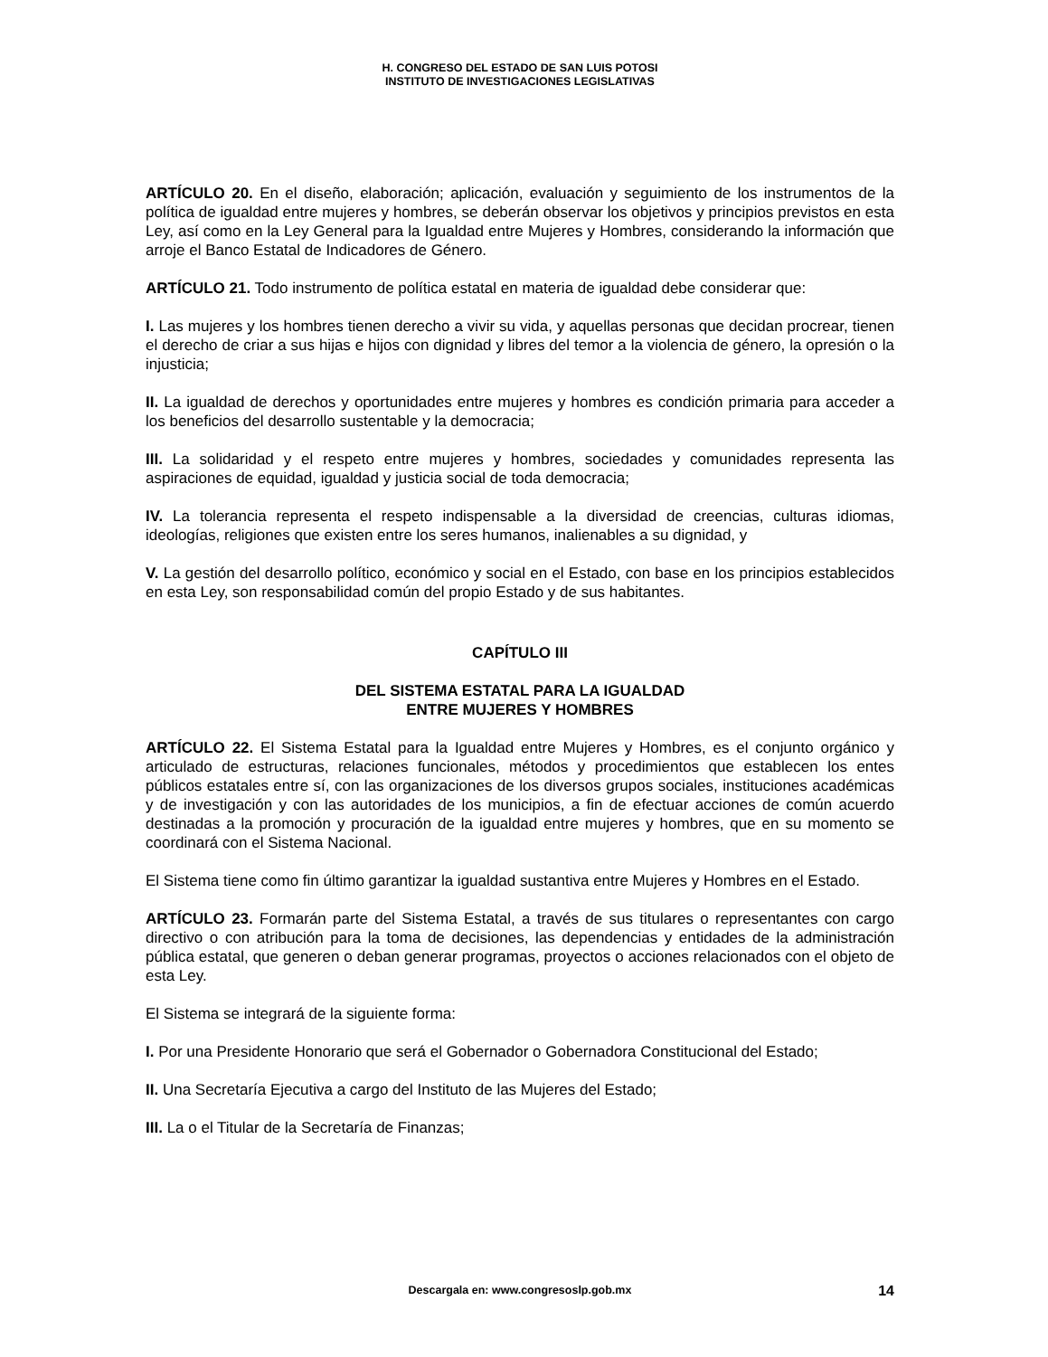H. CONGRESO DEL ESTADO DE SAN LUIS POTOSI
INSTITUTO DE INVESTIGACIONES LEGISLATIVAS
ARTÍCULO 20. En el diseño, elaboración; aplicación, evaluación y seguimiento de los instrumentos de la política de igualdad entre mujeres y hombres, se deberán observar los objetivos y principios previstos en esta Ley, así como en la Ley General para la Igualdad entre Mujeres y Hombres, considerando la información que arroje el Banco Estatal de Indicadores de Género.
ARTÍCULO 21. Todo instrumento de política estatal en materia de igualdad debe considerar que:
I. Las mujeres y los hombres tienen derecho a vivir su vida, y aquellas personas que decidan procrear, tienen el derecho de criar a sus hijas e hijos con dignidad y libres del temor a la violencia de género, la opresión o la injusticia;
II. La igualdad de derechos y oportunidades entre mujeres y hombres es condición primaria para acceder a los beneficios del desarrollo sustentable y la democracia;
III. La solidaridad y el respeto entre mujeres y hombres, sociedades y comunidades representa las aspiraciones de equidad, igualdad y justicia social de toda democracia;
IV. La tolerancia representa el respeto indispensable a la diversidad de creencias, culturas idiomas, ideologías, religiones que existen entre los seres humanos, inalienables a su dignidad, y
V. La gestión del desarrollo político, económico y social en el Estado, con base en los principios establecidos en esta Ley, son responsabilidad común del propio Estado y de sus habitantes.
CAPÍTULO III
DEL SISTEMA ESTATAL PARA LA IGUALDAD
ENTRE MUJERES Y HOMBRES
ARTÍCULO 22. El Sistema Estatal para la Igualdad entre Mujeres y Hombres, es el conjunto orgánico y articulado de estructuras, relaciones funcionales, métodos y procedimientos que establecen los entes públicos estatales entre sí, con las organizaciones de los diversos grupos sociales, instituciones académicas y de investigación y con las autoridades de los municipios, a fin de efectuar acciones de común acuerdo destinadas a la promoción y procuración de la igualdad entre mujeres y hombres, que en su momento se coordinará con el Sistema Nacional.
El Sistema tiene como fin último garantizar la igualdad sustantiva entre Mujeres y Hombres en el Estado.
ARTÍCULO 23. Formarán parte del Sistema Estatal, a través de sus titulares o representantes con cargo directivo o con atribución para la toma de decisiones, las dependencias y entidades de la administración pública estatal, que generen o deban generar programas, proyectos o acciones relacionados con el objeto de esta Ley.
El Sistema se integrará de la siguiente forma:
I. Por una Presidente Honorario que será el Gobernador o Gobernadora Constitucional del Estado;
II. Una Secretaría Ejecutiva a cargo del Instituto de las Mujeres del Estado;
III. La o el Titular de la Secretaría de Finanzas;
Descargala en: www.congresoslp.gob.mx 14